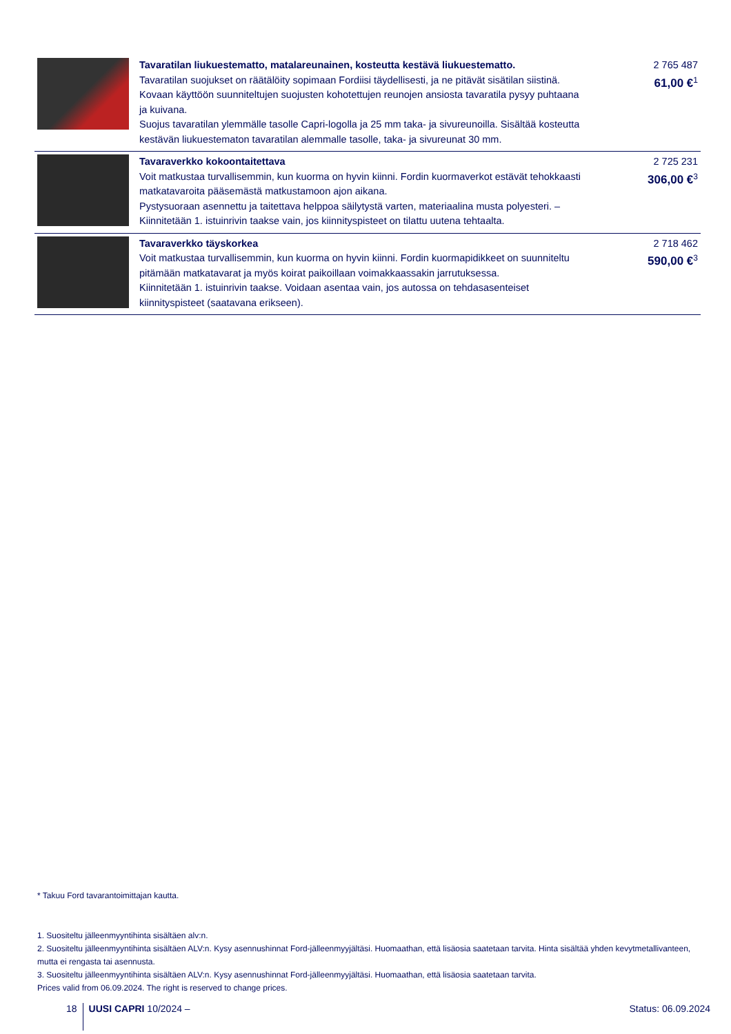| | Tavaratilan liukuestematto, matalareunainen, kosteutta kestävä liukuestematto. Tavaratilan suojukset on räätälöity sopimaan Fordiisi täydellisesti, ja ne pitävät sisätilan siistinä. Kovaan käyttöön suunniteltujen suojusten kohotettujen reunojen ansiosta tavaratila pysyy puhtaana ja kuivana. Suojus tavaratilan ylemmälle tasolle Capri-logolla ja 25 mm taka- ja sivureunoilla. Sisältää kosteutta kestävän liukuestematon tavaratilan alemmalle tasolle, taka- ja sivureunat 30 mm. | 2 765 487 61,00 €<sup>1</sup> |
| | Tavaraverkko kokoontaitettava Voit matkustaa turvallisemmin, kun kuorma on hyvin kiinni. Fordin kuormaverkot estävät tehokkaasti matkatavaroita pääsemästä matkustamoon ajon aikana. Pystysuoraan asennettu ja taitettava helppoa säilytystä varten, materiaalina musta polyesteri. – Kiinnitetään 1. istuinrivin taakse vain, jos kiinnityspisteet on tilattu uutena tehtaalta. | 2 725 231 306,00 €<sup>3</sup> |
| | Tavaraverkko täyskorkea Voit matkustaa turvallisemmin, kun kuorma on hyvin kiinni. Fordin kuormapidikkeet on suunniteltu pitämään matkatavarat ja myös koirat paikoillaan voimakkaassakin jarrutuksessa. Kiinnitetään 1. istuinrivin taakse. Voidaan asentaa vain, jos autossa on tehdasasenteiset kiinnityspisteet (saatavana erikseen). | 2 718 462 590,00 €<sup>3</sup> |
* Takuu Ford tavarantoimittajan kautta.
1. Suositeltu jälleenmyyntihinta sisältäen alv:n.
2. Suositeltu jälleenmyyntihinta sisältäen ALV:n. Kysy asennushinnat Ford-jälleenmyyjältäsi. Huomaathan, että lisäosia saatetaan tarvita. Hinta sisältää yhden kevytmetallivanteen, mutta ei rengasta tai asennusta.
3. Suositeltu jälleenmyyntihinta sisältäen ALV:n. Kysy asennushinnat Ford-jälleenmyyjältäsi. Huomaathan, että lisäosia saatetaan tarvita.
Prices valid from 06.09.2024. The right is reserved to change prices.
18 UUSI CAPRI 10/2024 – Status: 06.09.2024